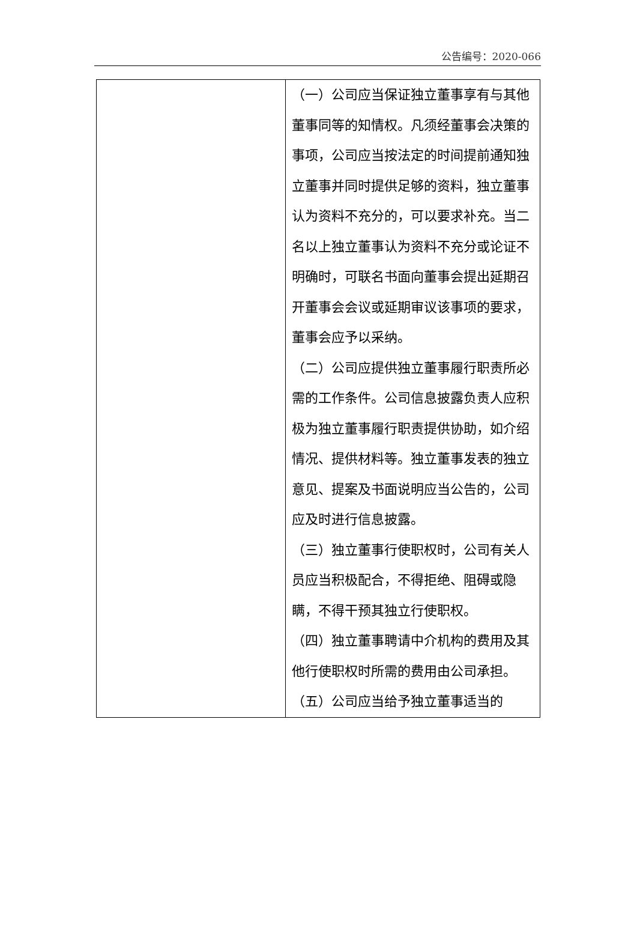公告编号：2020-066
| | （一）公司应当保证独立董事享有与其他董事同等的知情权。凡须经董事会决策的事项，公司应当按法定的时间提前通知独立董事并同时提供足够的资料，独立董事认为资料不充分的，可以要求补充。当二名以上独立董事认为资料不充分或论证不明确时，可联名书面向董事会提出延期召开董事会会议或延期审议该事项的要求，董事会应予以采纳。 （二）公司应提供独立董事履行职责所必需的工作条件。公司信息披露负责人应积极为独立董事履行职责提供协助，如介绍情况、提供材料等。独立董事发表的独立意见、提案及书面说明应当公告的，公司应及时进行信息披露。 （三）独立董事行使职权时，公司有关人员应当积极配合，不得拒绝、阻碍或隐瞒，不得干预其独立行使职权。 （四）独立董事聘请中介机构的费用及其他行使职权时所需的费用由公司承担。 （五）公司应当给予独立董事适当的 |